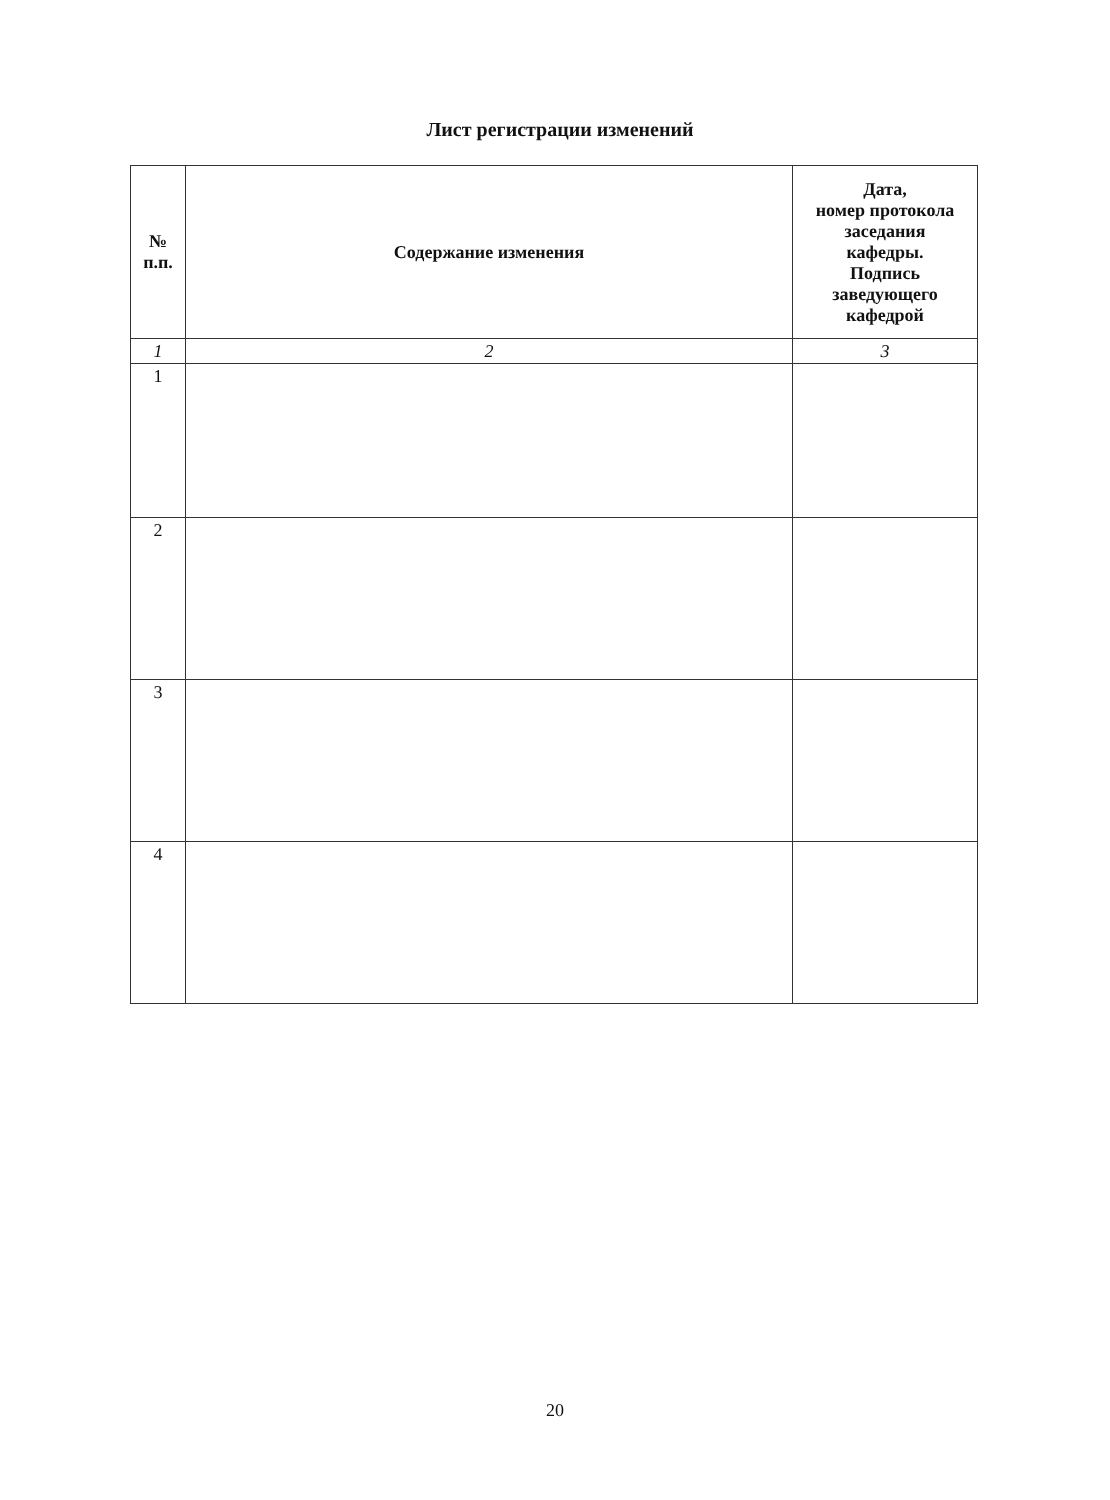Лист регистрации изменений
| № п.п. | Содержание изменения | Дата, номер протокола заседания кафедры. Подпись заведующего кафедрой |
| --- | --- | --- |
| 1 | 2 | 3 |
| 1 | | |
| 2 | | |
| 3 | | |
| 4 | | |
20